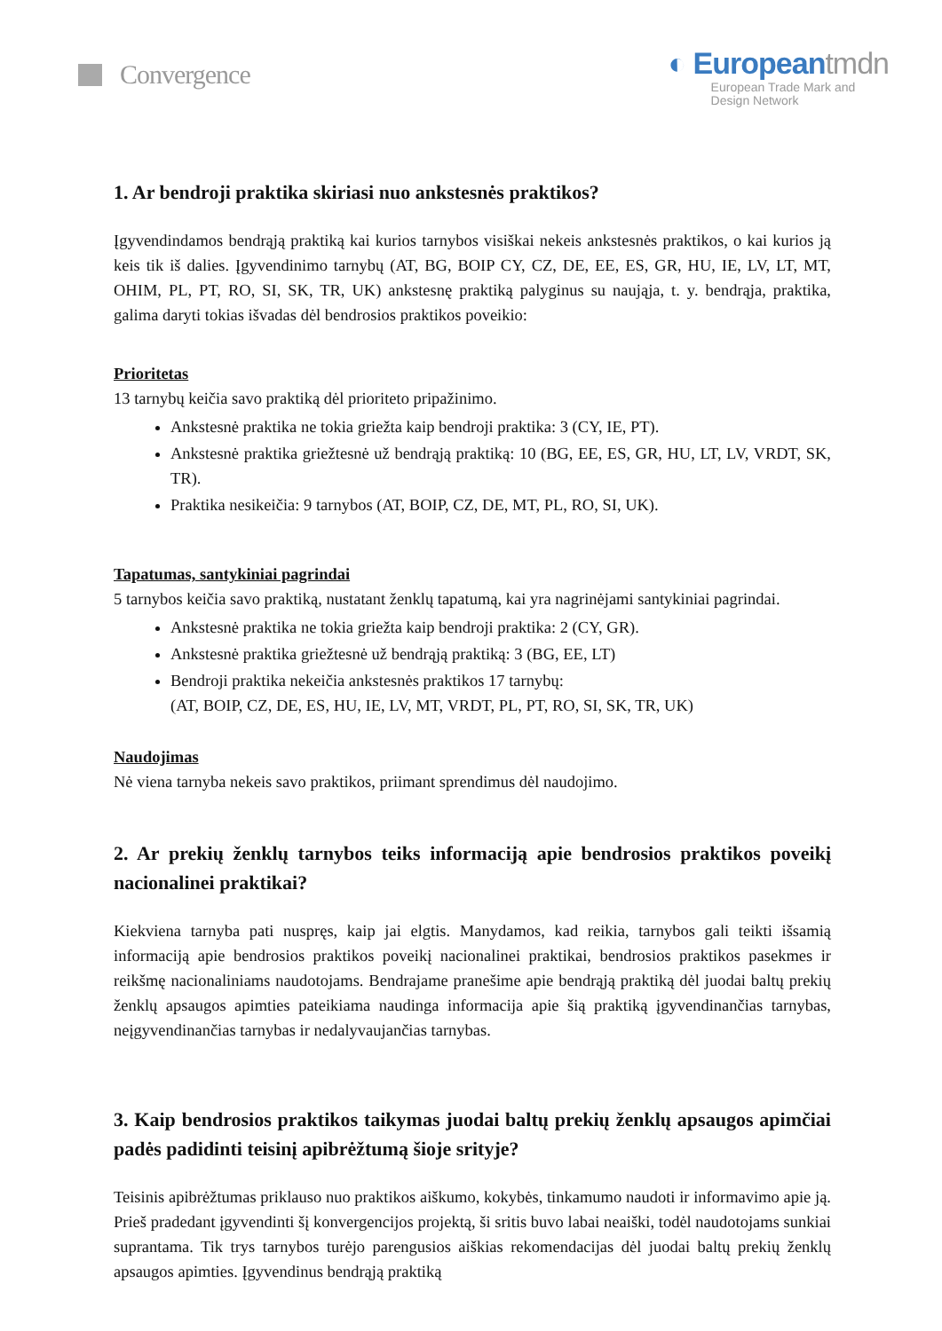Convergence
◐ Europeantmdn
European Trade Mark and
Design Network
1. Ar bendroji praktika skiriasi nuo ankstesnės praktikos?
Įgyvendindamos bendrąją praktiką kai kurios tarnybos visiškai nekeis ankstesnės praktikos, o kai kurios ją keis tik iš dalies. Įgyvendinimo tarnybų (AT, BG, BOIP CY, CZ, DE, EE, ES, GR, HU, IE, LV, LT, MT, OHIM, PL, PT, RO, SI, SK, TR, UK) ankstesnę praktiką palyginus su naująja, t. y. bendrąja, praktika, galima daryti tokias išvadas dėl bendrosios praktikos poveikio:
Prioritetas
13 tarnybų keičia savo praktiką dėl prioriteto pripažinimo.
Ankstesnė praktika ne tokia griežta kaip bendroji praktika: 3 (CY, IE, PT).
Ankstesnė praktika griežtesnė už bendrąją praktiką: 10 (BG, EE, ES, GR, HU, LT, LV, VRDT, SK, TR).
Praktika nesikeičia: 9 tarnybos (AT, BOIP, CZ, DE, MT, PL, RO, SI, UK).
Tapatumas, santykiniai pagrindai
5 tarnybos keičia savo praktiką, nustatant ženklų tapatumą, kai yra nagrinėjami santykiniai pagrindai.
Ankstesnė praktika ne tokia griežta kaip bendroji praktika: 2 (CY, GR).
Ankstesnė praktika griežtesnė už bendrąją praktiką: 3 (BG, EE, LT)
Bendroji praktika nekeičia ankstesnės praktikos 17 tarnybų:
(AT, BOIP, CZ, DE, ES, HU, IE, LV, MT, VRDT, PL, PT, RO, SI, SK, TR, UK)
Naudojimas
Nė viena tarnyba nekeis savo praktikos, priimant sprendimus dėl naudojimo.
2. Ar prekių ženklų tarnybos teiks informaciją apie bendrosios praktikos poveikį nacionalinei praktikai?
Kiekviena tarnyba pati nuspręs, kaip jai elgtis. Manydamos, kad reikia, tarnybos gali teikti išsamią informaciją apie bendrosios praktikos poveikį nacionalinei praktikai, bendrosios praktikos pasekmes ir reikšmę nacionaliniams naudotojams. Bendrajame pranešime apie bendrąją praktiką dėl juodai baltų prekių ženklų apsaugos apimties pateikiama naudinga informacija apie šią praktiką įgyvendinančias tarnybas, neįgyvendinančias tarnybas ir nedalyvaujančias tarnybas.
3. Kaip bendrosios praktikos taikymas juodai baltų prekių ženklų apsaugos apimčiai padės padidinti teisinį apibrėžtumą šioje srityje?
Teisinis apibrėžtumas priklauso nuo praktikos aiškumo, kokybės, tinkamumo naudoti ir informavimo apie ją. Prieš pradedant įgyvendinti šį konvergencijos projektą, ši sritis buvo labai neaiški, todėl naudotojams sunkiai suprantama. Tik trys tarnybos turėjo parengusios aiškias rekomendacijas dėl juodai baltų prekių ženklų apsaugos apimties. Įgyvendinus bendrąją praktiką